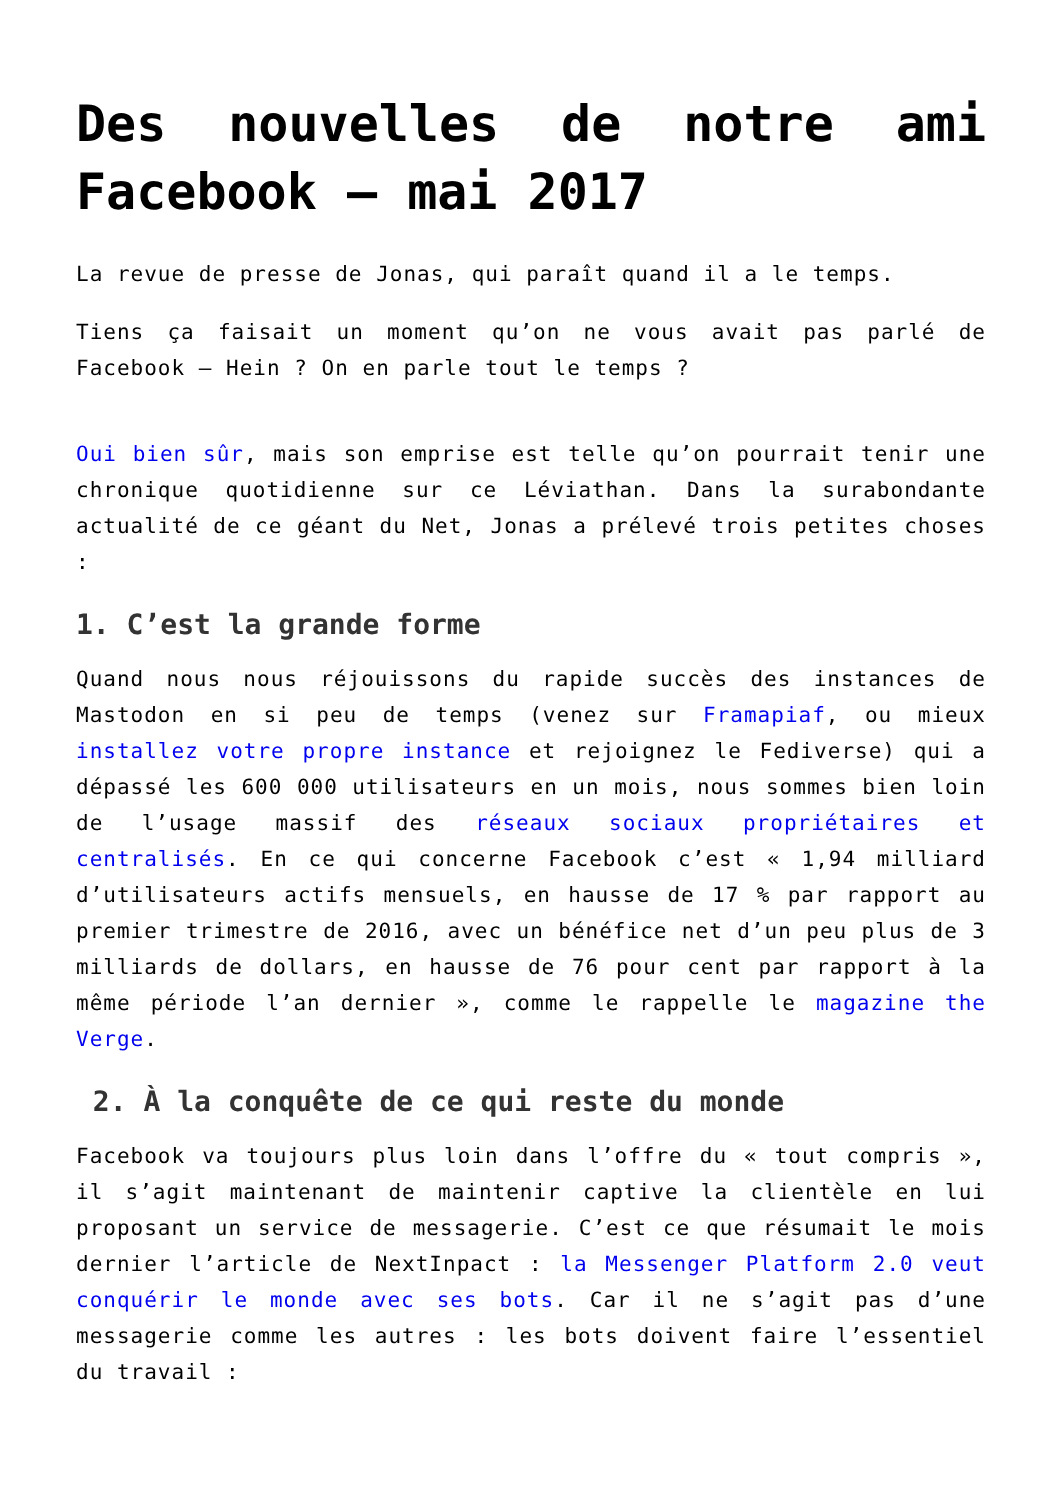Des nouvelles de notre ami Facebook – mai 2017
La revue de presse de Jonas, qui paraît quand il a le temps.
Tiens ça faisait un moment qu’on ne vous avait pas parlé de Facebook – Hein ? On en parle tout le temps ?
Oui bien sûr, mais son emprise est telle qu’on pourrait tenir une chronique quotidienne sur ce Léviathan. Dans la surabondante actualité de ce géant du Net, Jonas a prélevé trois petites choses :
1. C’est la grande forme
Quand nous nous réjouissons du rapide succès des instances de Mastodon en si peu de temps (venez sur Framapiaf, ou mieux installez votre propre instance et rejoignez le Fediverse) qui a dépassé les 600 000 utilisateurs en un mois, nous sommes bien loin de l’usage massif des réseaux sociaux propriétaires et centralisés. En ce qui concerne Facebook c’est « 1,94 milliard d’utilisateurs actifs mensuels, en hausse de 17 % par rapport au premier trimestre de 2016, avec un bénéfice net d’un peu plus de 3 milliards de dollars, en hausse de 76 pour cent par rapport à la même période l’an dernier », comme le rappelle le magazine the Verge.
2. À la conquête de ce qui reste du monde
Facebook va toujours plus loin dans l’offre du « tout compris », il s’agit maintenant de maintenir captive la clientèle en lui proposant un service de messagerie. C’est ce que résumait le mois dernier l’article de NextInpact : la Messenger Platform 2.0 veut conquérir le monde avec ses bots. Car il ne s’agit pas d’une messagerie comme les autres : les bots doivent faire l’essentiel du travail :